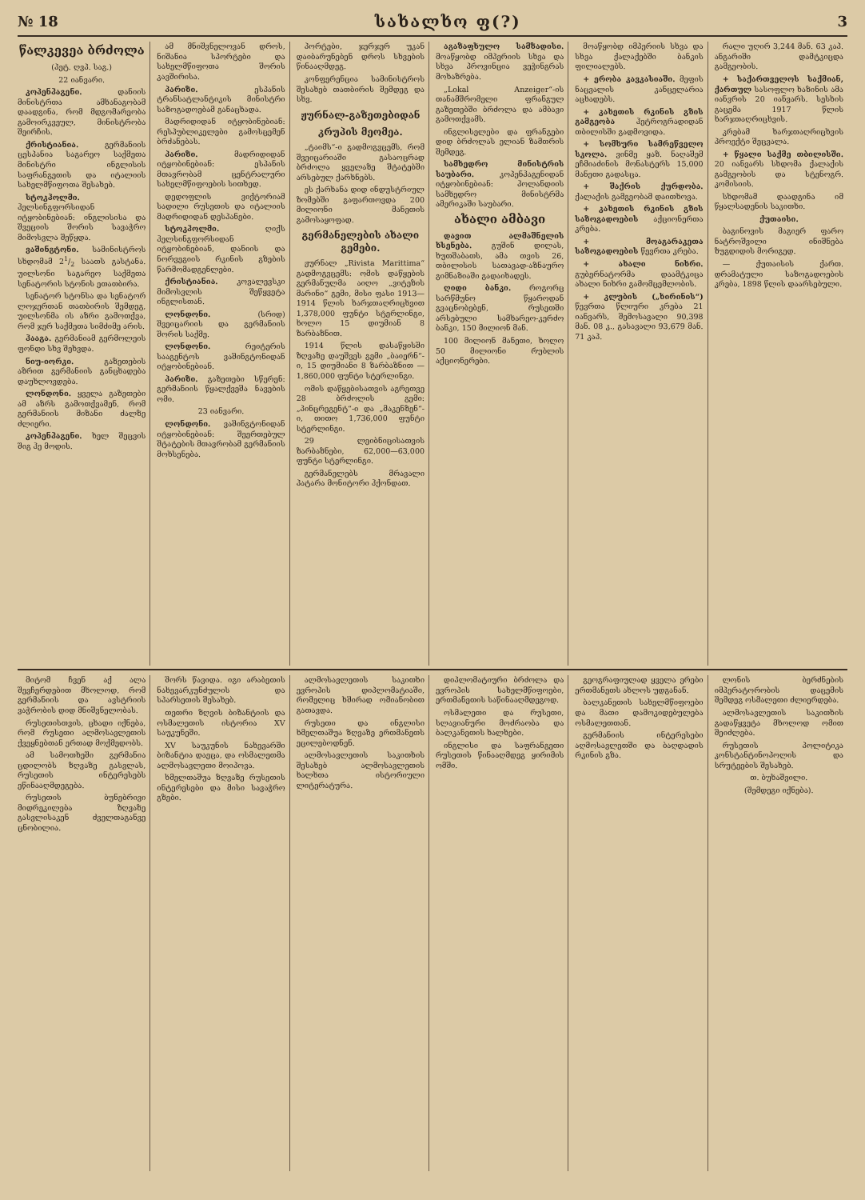№ 18 სახალხო ფ(?) 3
წალკევეა ბრძოლა
(პეტ. ღვპ. საგ.)
22 იანვარი.
კოპენჰაგენი. დანიის მინისტრთა ამხანაგობამ დაადგინა, რომ მდგომარეობა გამოირკვეულ, მინისტრობა შეირჩის.
ქრისტიანია. გერმანიის ცესპანია საგარეო საქმეთა მინისტრი ინგლისის საფრანგეთის და იტალიის სახელმწიფოთა შესახებ.
სტოკჰოლმი. ჰელსინგფორსიდან იტყობინებიან: ინგლისისა და შვეციის შორის სავაჭრო მიმოსვლა შეწყდა.
ვაშინგტონი. სამინისტროს სხდომამ 21/2 საათს გასტანა. უილსონი საგარეო საქმეთა სენატორის სტონის ეთათბირა.
სენატორ სტონსა და სენატორ ლოჯერთან თათბირის შემდეგ, უილსონმა ის აზრი გამოთქვა, რომ ჯერ საქმეთა სიმძიმე არის.
ჰააგა. გერმანიამ გერმოლეის ფონდი სხვ შეხვდა.
ნიუ-იორკი. გაზეთების აზრით გერმანიის განცხადება დაუხლოვდება.
ლონდონი. ყველა გაზეთები ამ აზრს გამოთქვამენ, რომ გერმანიის მიზანი ძალზე ძლიერი.
კოპენჰაგენი. ხელ შეცვის შიგ ჰე მოდის.
ამ მნიშვნელოვან დროს, ნიშანია სპორტები და სახელმწიფოთა შორის კავშირისა.
პარიზი. ესპანის ტრანსატლანტიკის მინისტრი საზოგადოებამ განაცხადა.
მადრიდიდან იტყობინებიან: რესპუბლიკელები გამოსცემენ ბრძანებას.
პარიზი. მადრიდიდან იტყობინებიან: ესპანის მთავრობამ ცენტრალური სახელმწიფოების სითხედ.
დედოფლის ვიქტორიამ სადილი რუსეთის და იტალიის მადრიდიდან დესპანები.
სტოკჰოლმი. ღიქს ჰელსინგფორსიდან იტყობინებიან, დანიის და ნორვეგიის რკინის გზების წარმომადგენლები.
ქრისტიანია. კოვალევსკი მიმოსვლის შეწყვეტა ინგლისთან.
ლონდონი. (სრიდ) შვეიცარიის და გერმანიის შორის საქმე.
ლონდონი. რეიტერის სააგენტოს ვაშინგტონიდან იტყობინებიან.
პარიზი. გაზეთები სწერენ: გერმანიის წყალქვეშა ნავების ომი.
23 იანვარი.
ლონდონი. ვაშინგტონიდან იტყობინებიან: შეერთებულ შტატების მთავრობამ გერმანიის მოხსენება.
პორტები, ჯერჯერ უკან დაიბარუნებენ დროს სხვების წინააღმდეგ.
კონფერენცია სამინისტროს შესახებ თათბირის შემდეგ და სხვ.
ჟურნალ-გაზეთებიდან
კრუპის მეომეა.
„ტაიმს“-ი გადმოგვცემს, რომ შვეიცარიაში გასაოცრად ბრძოლა ყველაზე შტატებში არსებულ ქარხნებს.
ეს ქარხანა დიდ ინდუსტრიულ ზომებში გაფართოვდა 200 მილიონი მანეთის გამოსაყოფად.
გერმანელების ახალი გემები.
ჟურნალ „Rivista Marittima“ გადმოგვცემს: ომის დაწყების გერმანულმა აიღო „ვიტეზის მარინი“ გემი, მისი ფასი 1913—1914 წლის ხარჯთაღრიცხვით 1,378,000 ფუნტი სტერლინგი, ხოლო 15 დიუმიან 8 ზარბაზნით.
1914 წლის დასაწყისში ზღვაზე დაუშვეს გემი „ბაიერნ“-ი, 15 დიუმიანი 8 ზარბაზნით — 1,860,000 ფუნტი სტერლინგი.
ომის დაწყებისათვის აგრეთვე 28 ბრძოლის გემი: „პინცრეგენტ“-ი და „მაკენზენ“-ი, თითო 1,736,000 ფუნტი სტერლინგი.
29 ლეიბნიცისათვის ზარბაზნები, 62,000—63,000 ფუნტი სტერლინგი.
გერმანელებს მრავალი პატარა მონიტორი ჰქონდათ.
აგაზაფხულო სამზადისი. მოაწყობდ იმპერიის სხვა და სხვა პროვინცია ვეჭინგრას მოხაზრება.
„Lokal Anzeiger“-ის თანამშრომელი ფრანგულ გაზეთებში ბრძოლა და ამბავი გამოთქვამს.
ინგლისელები და ფრანგები დიდ ბრძოლას ელიან ზამთრის შემდეგ.
სამხედრო მინისტრის საუბარი. კოპენჰაგენიდან იტყობინებიან: ჰოლანდიის სამხედრო მინისტრმა ამერიკაში საუბარი.
ახალი ამბავი
დავით ალმაშნელის ხსენება. გუშინ დილას, ხუთშაბათს, ამა თვის 26, თბილისის სათავად-აზნაურო გიმნაზიაში გადაიხადეს.
ღიდი ბანკი. როგორც სარწმუნო წყაროდან გვაცნობებენ, რუსეთში არსებული სამხარეო-კერძო ბანკი, 150 მილიონ მან.
100 მილიონ მანეთი, ხოლო 50 მილიონი რუბლის აქციონერები.
მოაწყობდ იმპერიის სხვა და სხვა ქალაქებში ბანკის ფილიალებს.
+ ერობა კავკასიაში. მეფის ნაცვალის კანცელარია აცხადებს.
+ კახეთის რკინის გზის გამგეობა ჰეტროგრადიდან თბილისში გადმოვიდა.
+ სომხური სამრეწველო სკოლა. ვინმე ყაზ. ნაღაშემ ეჩმიაძინის მონასტერს 15,000 მანეთი გადასცა.
+ შაქრის ქურდობა. ქალაქის გამგეობამ დაითხოვა.
+ კახეთის რკინის გზის საზოგადოების აქციონერთა კრება.
+ მოაგარაკეთა საზოგადოების წევრთა კრება.
+ ახალი ნიხრი. გუბერნატორმა დაამტკიცა ახალი ნიხრი გამომცემლობის.
+ კლუბის („ხირინის“) წევრთა წლიური კრება 21 იანვარს, შემოსავალი 90,398 მან. 08 კ., გასავალი 93,679 მან. 71 კაპ.
რალი უღირ 3,244 მან. 63 კაპ. ანგარიში დამტკიცდა გამგეობის.
+ საქართველოს საქმიან, ქართულ სასოფლო ხაზინის ამა იანვრის 20 იანვარს. სესხის გაცემა 1917 წლის ხარჯთაღრიცხვის.
კრებამ ხარჯთაღრიცხვის პროექტი შეცვალა.
+ წყალი საქმე თბილისში. 20 იანვარს სხდომა ქალაქის გამგეობის და სტენოგრ. კომისიის.
სხდომამ დაადგინა იმ წყალსადენის საკითხი.
ქუთაისი.
ბაგინოვის მაგიერ ფარო ნატროშვილი ინიშნება ზუგდიდის მორიგედ.
— ქუთაისის ქართ. დრამატული საზოგადოების კრება, 1898 წლის დაარსებული.
მიტომ ჩვენ აქ ალა შევჩერდებით მხოლოდ, რომ გერმანიის და ავსტრიის ვაჭრობის დიდ მნიშვნელობას.
რუსეთისთვის, ცხადი იქნება, რომ რუსეთი ალმოსავლეთის ქვეყნებთან ერთად მოქმედობს.
ამ სამოთხეში გერმანია ცდილობს ზღვაზე გასვლას, რუსეთის ინტერესებს ეწინააღმდეგება.
რუსეთის ბუნებრივი მიდრეკილება ზღვაზე გასვლისაკენ ძველთაგანვე ცნობილია.
შორს წავიდა. იგი არაბეთის ნახევარკუნძულის და სპარსეთის შესახებ.
თეთრი ზღვის ბიზანტიის და ოსმალეთის ისტორია XV საუკუნეში.
XV საუკუნის ნახევარში ბიზანტია დაეცა, და ოსმალეთმა ალმოსავლეთი მოიპოვა.
ხმელთაშუა ზღვაზე რუსეთის ინტერესები და მისი სავაჭრო გზები.
ალმოსავლეთის საკითხი ევროპის დიპლომატიაში, რომელიც ხშირად ომიანობით გათავდა.
რუსეთი და ინგლისი ხმელთაშუა ზღვაზე ერთმანეთს ეცილებოდნენ.
ალმოსავლეთის საკითხის შესახებ ალმოსავლეთის ხალხთა ისტორიული ლიტერატურა.
დიპლომატიური ბრძოლა და ევროპის სახელმწიფოები, ერთმანეთის საწინააღმდეგოდ.
ოსმალეთი და რუსეთი, სლავიანური მოძრაობა და ბალკანეთის ხალხები.
ინგლისი და საფრანგეთი რუსეთის წინააღმდეგ ყირიმის ომში.
გეოგრაფიულად ყველა ერები ერთმანეთს ახლოს უდგანან.
ბალკანეთის სახელმწიფოები და მათი დამოკიდებულება ოსმალეთთან.
გერმანიის ინტერესები აღმოსავლეთში და ბაღდადის რკინის გზა.
ლონის ბერძნების იმპერატორობის დაცემის შემდეგ ოსმალეთი ძლიერდება.
ალმოსავლეთის საკითხის გადაწყვეტა მხოლოდ ომით შეიძლება.
რუსეთის პოლიტიკა კონსტანტინოპოლის და სრუტეების შესახებ.
თ. ბუხაშვილი.
(შემდეგი იქნება).